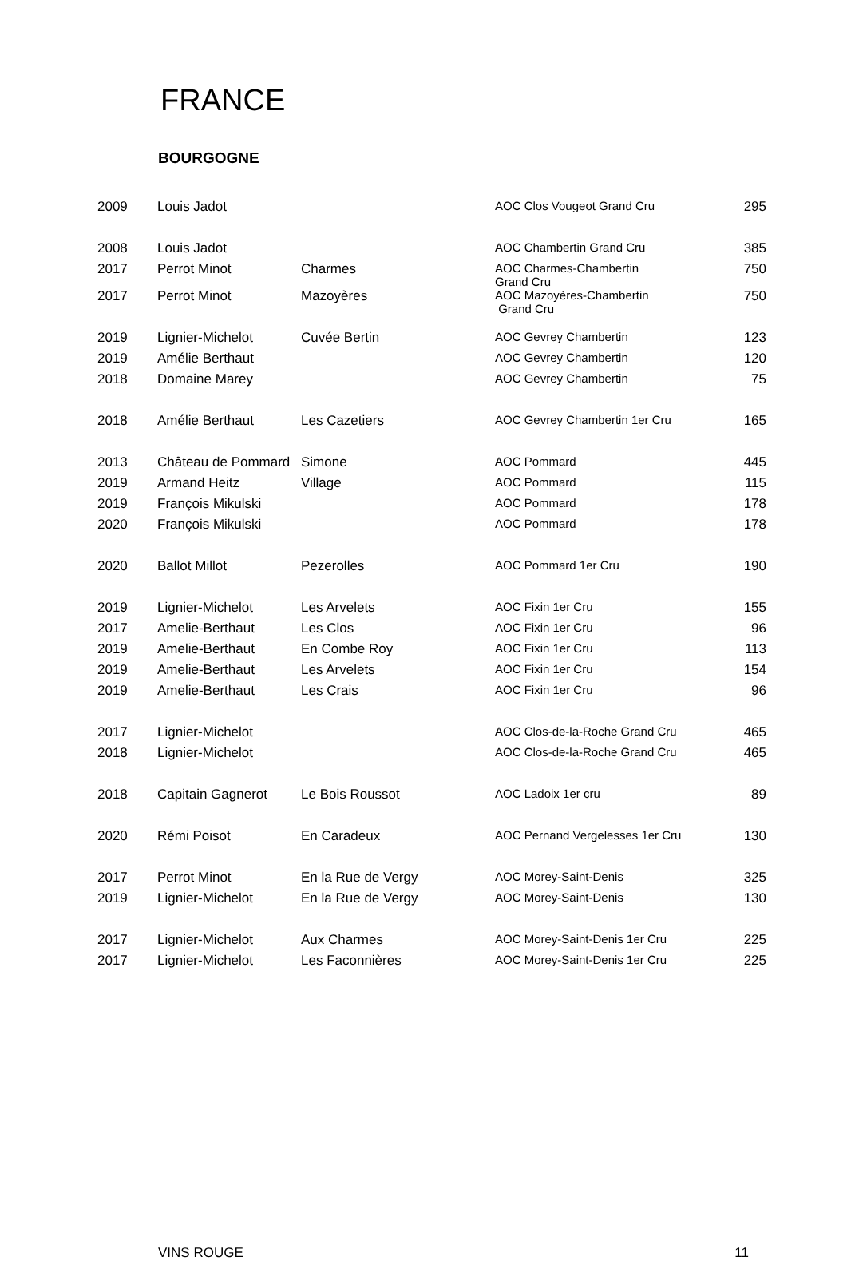FRANCE
BOURGOGNE
| 2009 | Louis Jadot | | AOC Clos Vougeot Grand Cru | 295 |
| 2008 | Louis Jadot | | AOC Chambertin Grand Cru | 385 |
| 2017 | Perrot Minot | Charmes | AOC Charmes-Chambertin Grand Cru | 750 |
| 2017 | Perrot Minot | Mazoyères | AOC Mazoyères-Chambertin Grand Cru | 750 |
| 2019 | Lignier-Michelot | Cuvée Bertin | AOC Gevrey Chambertin | 123 |
| 2019 | Amélie Berthaut | | AOC Gevrey Chambertin | 120 |
| 2018 | Domaine Marey | | AOC Gevrey Chambertin | 75 |
| 2018 | Amélie Berthaut | Les Cazetiers | AOC Gevrey Chambertin 1er Cru | 165 |
| 2013 | Château de Pommard | Simone | AOC Pommard | 445 |
| 2019 | Armand Heitz | Village | AOC Pommard | 115 |
| 2019 | François Mikulski | | AOC Pommard | 178 |
| 2020 | François Mikulski | | AOC Pommard | 178 |
| 2020 | Ballot Millot | Pezerolles | AOC Pommard 1er Cru | 190 |
| 2019 | Lignier-Michelot | Les Arvelets | AOC Fixin 1er Cru | 155 |
| 2017 | Amelie-Berthaut | Les Clos | AOC Fixin 1er Cru | 96 |
| 2019 | Amelie-Berthaut | En Combe Roy | AOC Fixin 1er Cru | 113 |
| 2019 | Amelie-Berthaut | Les Arvelets | AOC Fixin 1er Cru | 154 |
| 2019 | Amelie-Berthaut | Les Crais | AOC Fixin 1er Cru | 96 |
| 2017 | Lignier-Michelot | | AOC Clos-de-la-Roche Grand Cru | 465 |
| 2018 | Lignier-Michelot | | AOC Clos-de-la-Roche Grand Cru | 465 |
| 2018 | Capitain Gagnerot | Le Bois Roussot | AOC Ladoix 1er cru | 89 |
| 2020 | Rémi Poisot | En Caradeux | AOC Pernand Vergelesses 1er Cru | 130 |
| 2017 | Perrot Minot | En la Rue de Vergy | AOC Morey-Saint-Denis | 325 |
| 2019 | Lignier-Michelot | En la Rue de Vergy | AOC Morey-Saint-Denis | 130 |
| 2017 | Lignier-Michelot | Aux Charmes | AOC Morey-Saint-Denis 1er Cru | 225 |
| 2017 | Lignier-Michelot | Les Faconnières | AOC Morey-Saint-Denis 1er Cru | 225 |
VINS ROUGE 11